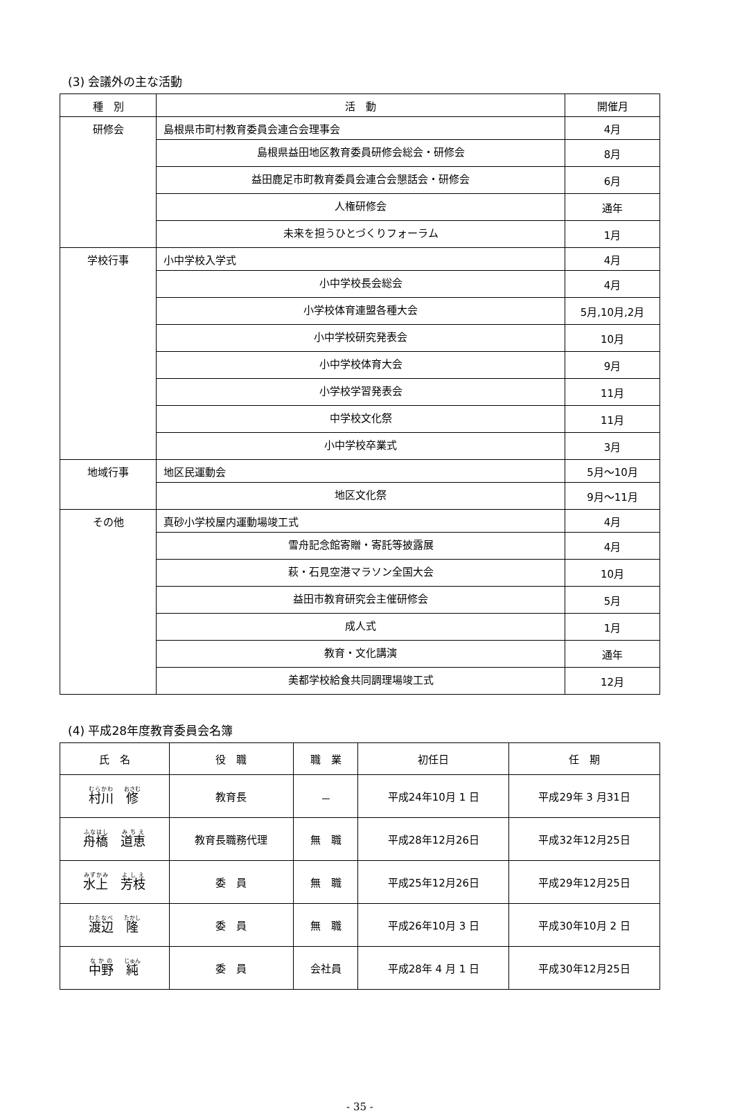(3) 会議外の主な活動
| 種 別 | 活 動 | 開催月 |
| --- | --- | --- |
| 研修会 | 島根県市町村教育委員会連合会理事会 | 4月 |
| | 島根県益田地区教育委員研修会総会・研修会 | 8月 |
| | 益田鹿足市町教育委員会連合会懇話会・研修会 | 6月 |
| | 人権研修会 | 通年 |
| | 未来を担うひとづくりフォーラム | 1月 |
| 学校行事 | 小中学校入学式 | 4月 |
| | 小中学校長会総会 | 4月 |
| | 小学校体育連盟各種大会 | 5月,10月,2月 |
| | 小中学校研究発表会 | 10月 |
| | 小中学校体育大会 | 9月 |
| | 小学校学習発表会 | 11月 |
| | 中学校文化祭 | 11月 |
| | 小中学校卒業式 | 3月 |
| 地域行事 | 地区民運動会 | 5月～10月 |
| | 地区文化祭 | 9月～11月 |
| その他 | 真砂小学校屋内運動場竣工式 | 4月 |
| | 雪舟記念館寄贈・寄託等披露展 | 4月 |
| | 萩・石見空港マラソン全国大会 | 10月 |
| | 益田市教育研究会主催研修会 | 5月 |
| | 成人式 | 1月 |
| | 教育・文化講演 | 通年 |
| | 美都学校給食共同調理場竣工式 | 12月 |
(4) 平成28年度教育委員会名簿
| 氏 名 | 役 職 | 職 業 | 初任日 | 任 期 |
| --- | --- | --- | --- | --- |
| 村川 修 | 教育長 | － | 平成24年10月 1 日 | 平成29年 3 月31日 |
| 舟橋 道恵 | 教育長職務代理 | 無 職 | 平成28年12月26日 | 平成32年12月25日 |
| 水上 芳枝 | 委 員 | 無 職 | 平成25年12月26日 | 平成29年12月25日 |
| 渡辺 隆 | 委 員 | 無 職 | 平成26年10月 3 日 | 平成30年10月 2 日 |
| 中野 純 | 委 員 | 会社員 | 平成28年 4 月 1 日 | 平成30年12月25日 |
- 35 -